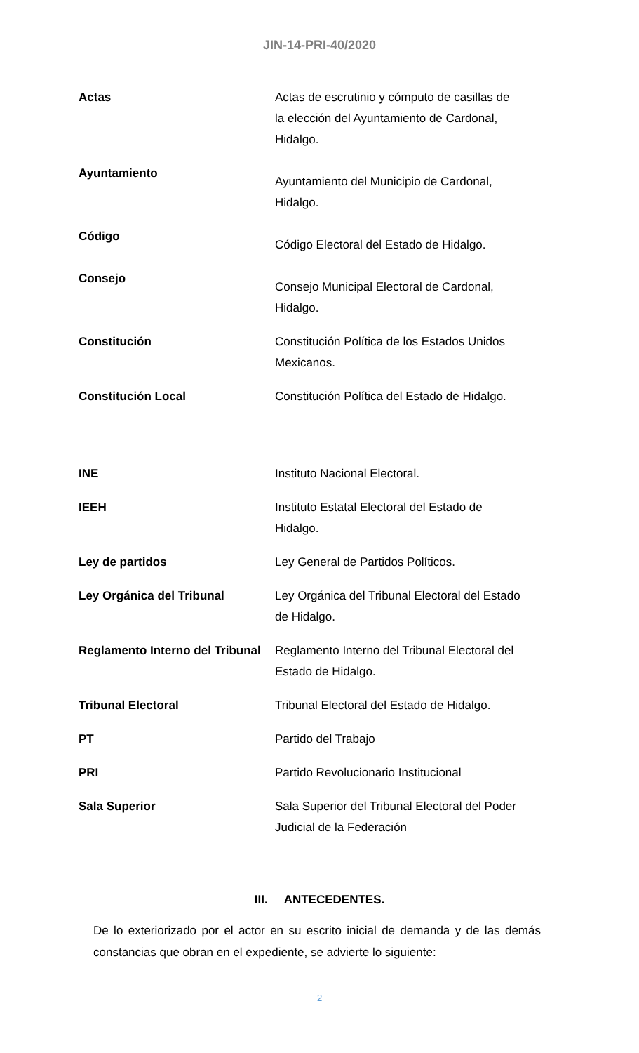JIN-14-PRI-40/2020
| Actas | Actas de escrutinio y cómputo de casillas de la elección del Ayuntamiento de Cardonal, Hidalgo. |
| Ayuntamiento | Ayuntamiento del Municipio de Cardonal, Hidalgo. |
| Código | Código Electoral del Estado de Hidalgo. |
| Consejo | Consejo Municipal Electoral de Cardonal, Hidalgo. |
| Constitución | Constitución Política de los Estados Unidos Mexicanos. |
| Constitución Local | Constitución Política del Estado de Hidalgo. |
| INE | Instituto Nacional Electoral. |
| IEEH | Instituto Estatal Electoral del Estado de Hidalgo. |
| Ley de partidos | Ley General de Partidos Políticos. |
| Ley Orgánica del Tribunal | Ley Orgánica del Tribunal Electoral del Estado de Hidalgo. |
| Reglamento Interno del Tribunal | Reglamento Interno del Tribunal Electoral del Estado de Hidalgo. |
| Tribunal Electoral | Tribunal Electoral del Estado de Hidalgo. |
| PT | Partido del Trabajo |
| PRI | Partido Revolucionario Institucional |
| Sala Superior | Sala Superior del Tribunal Electoral del Poder Judicial de la Federación |
III. ANTECEDENTES.
De lo exteriorizado por el actor en su escrito inicial de demanda y de las demás constancias que obran en el expediente, se advierte lo siguiente:
2